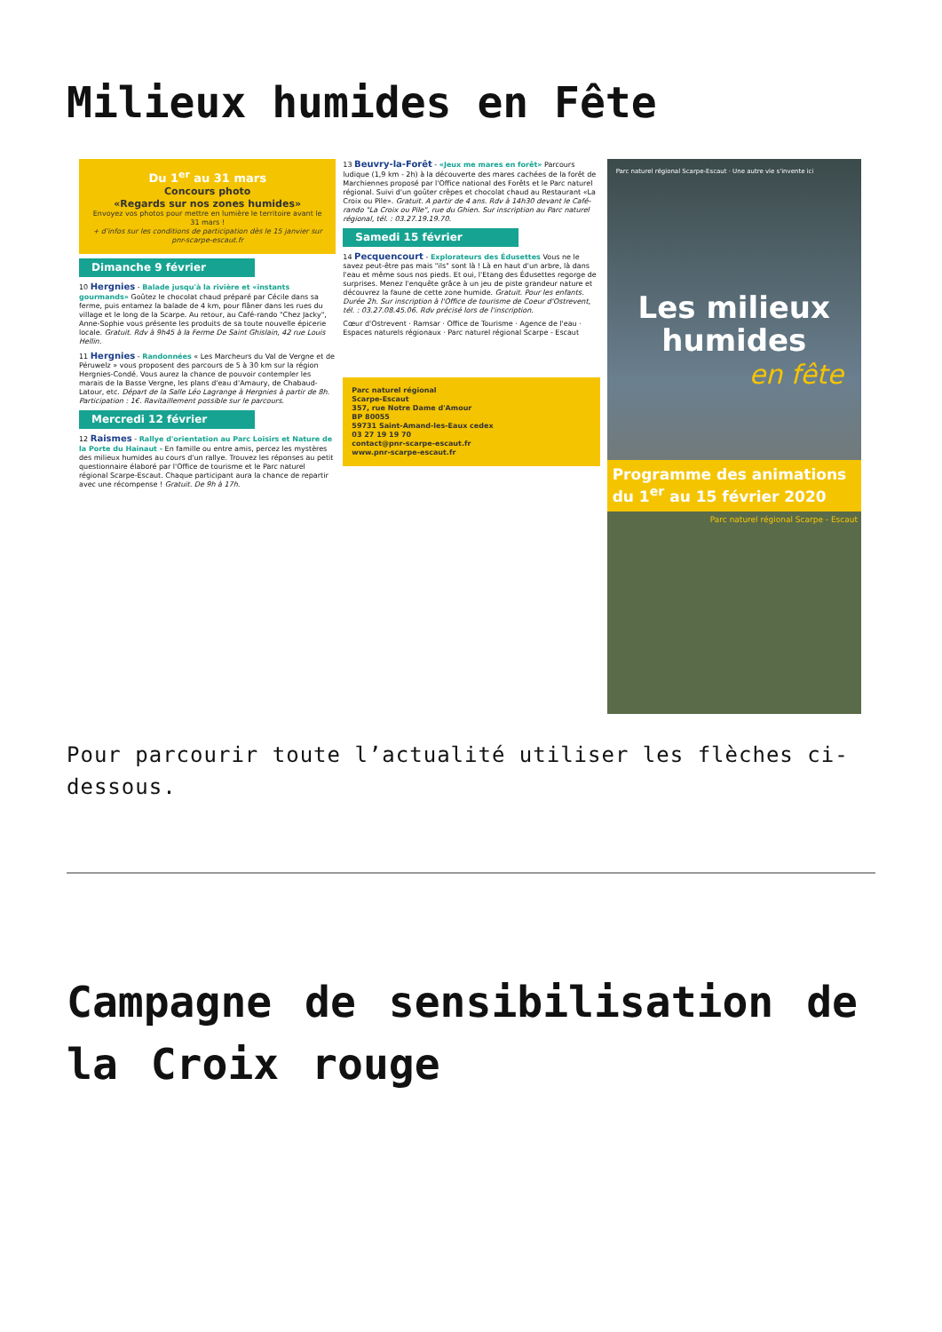Milieux humides en Fête
Du 1<sup>er</sup> au 31 mars
Concours photo
«Regards sur nos zones humides»
Envoyez vos photos pour mettre en lumière le territoire avant le 31 mars !
+ d'infos sur les conditions de participation dès le 15 janvier sur pnr-scarpe-escaut.fr
Dimanche 9 février
10 Hergnies - Balade jusqu'à la rivière et «instants gourmands» Goûtez le chocolat chaud préparé par Cécile dans sa ferme, puis entamez la balade de 4 km, pour flâner dans les rues du village et le long de la Scarpe. Au retour, au Café-rando "Chez Jacky", Anne-Sophie vous présente les produits de sa toute nouvelle épicerie locale. Gratuit. Rdv à 9h45 à la Ferme De Saint Ghislain, 42 rue Louis Hellin.
11 Hergnies - Randonnées « Les Marcheurs du Val de Vergne et de Péruwelz » vous proposent des parcours de 5 à 30 km sur la région Hergnies-Condé. Vous aurez la chance de pouvoir contempler les marais de la Basse Vergne, les plans d'eau d'Amaury, de Chabaud-Latour, etc. Départ de la Salle Léo Lagrange à Hergnies à partir de 8h. Participation : 1€. Ravitaillement possible sur le parcours.
Mercredi 12 février
12 Raismes - Rallye d'orientation au Parc Loisirs et Nature de la Porte du Hainaut - En famille ou entre amis, percez les mystères des milieux humides au cours d'un rallye. Trouvez les réponses au petit questionnaire élaboré par l'Office de tourisme et le Parc naturel régional Scarpe-Escaut. Chaque participant aura la chance de repartir avec une récompense ! Gratuit. De 9h à 17h.
13 Beuvry-la-Forêt - «Jeux me mares en forêt» Parcours ludique (1,9 km - 2h) à la découverte des mares cachées de la forêt de Marchiennes proposé par l'Office national des Forêts et le Parc naturel régional. Suivi d'un goûter crêpes et chocolat chaud au Restaurant «La Croix ou Pile». Gratuit. A partir de 4 ans. Rdv à 14h30 devant le Café-rando "La Croix ou Pile", rue du Ghien. Sur inscription au Parc naturel régional, tél. : 03.27.19.19.70.
Samedi 15 février
14 Pecquencourt - Explorateurs des Édusettes Vous ne le savez peut-être pas mais "ils" sont là ! Là en haut d'un arbre, là dans l'eau et même sous nos pieds. Et oui, l'Etang des Édusettes regorge de surprises. Menez l'enquête grâce à un jeu de piste grandeur nature et découvrez la faune de cette zone humide. Gratuit. Pour les enfants. Durée 2h. Sur inscription à l'Office de tourisme de Coeur d'Ostrevent, tél. : 03.27.08.45.06. Rdv précisé lors de l'inscription.
Cœur d'Ostrevent · Ramsar · Office de Tourisme · Agence de l'eau · Espaces naturels régionaux · Parc naturel régional Scarpe - Escaut
Parc naturel régional
Scarpe-Escaut
357, rue Notre Dame d'Amour
BP 80055
59731 Saint-Amand-les-Eaux cedex
03 27 19 19 70
contact@pnr-scarpe-escaut.fr
www.pnr-scarpe-escaut.fr
Parc naturel régional Scarpe-Escaut · Une autre vie s'invente ici
Les milieux
humides
en fête
Programme des animations
du 1<sup>er</sup> au 15 février 2020
Parc naturel régional Scarpe - Escaut
Pour parcourir toute l’actualité utiliser les flèches ci-dessous.
Campagne de sensibilisation de la Croix rouge